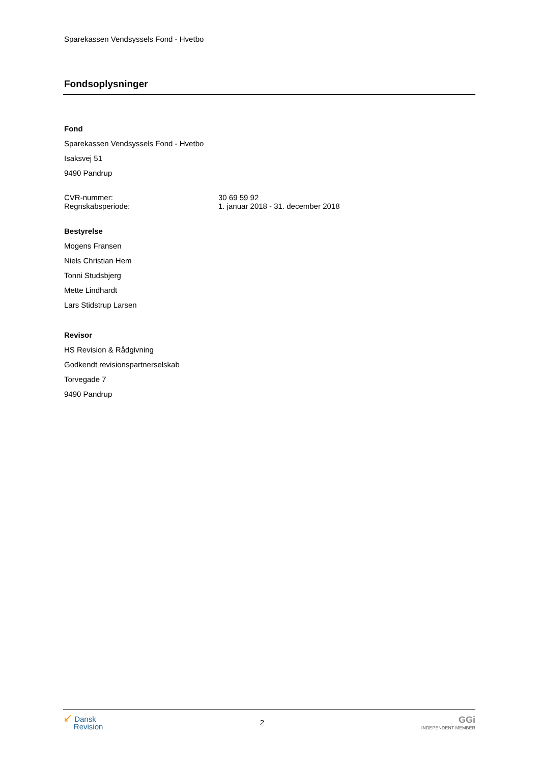Sparekassen Vendsyssels Fond - Hvetbo
Fondsoplysninger
Fond
Sparekassen Vendsyssels Fond - Hvetbo
Isaksvej 51
9490 Pandrup
CVR-nummer: 30 69 59 92
Regnskabsperiode: 1. januar 2018 - 31. december 2018
Bestyrelse
Mogens Fransen
Niels Christian Hem
Tonni Studsbjerg
Mette Lindhardt
Lars Stidstrup Larsen
Revisor
HS Revision & Rådgivning
Godkendt revisionspartnerselskab
Torvegade 7
9490 Pandrup
↙ Dansk
Revision
2
GGi
INDEPENDENT MEMBER